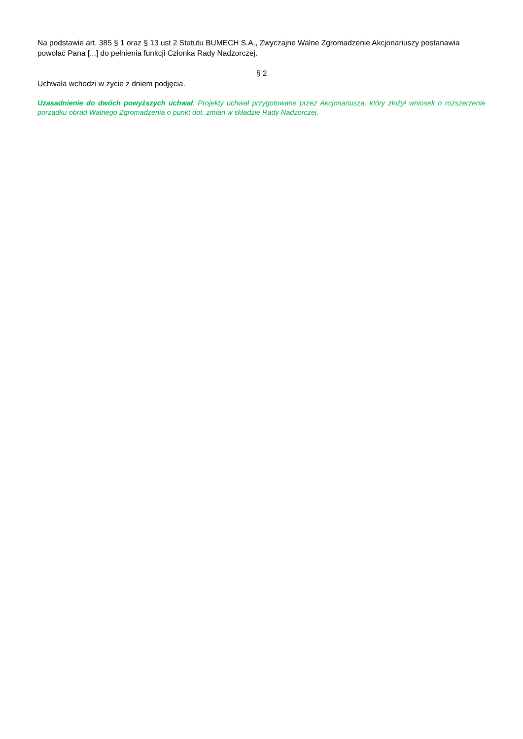Na podstawie art. 385 § 1 oraz § 13 ust 2 Statutu BUMECH S.A., Zwyczajne Walne Zgromadzenie Akcjonariuszy postanawia powołać Pana [...] do pełnienia funkcji Członka Rady Nadzorczej.
§ 2
Uchwała wchodzi w życie z dniem podjęcia.
Uzasadnienie do dwóch powyższych uchwał: Projekty uchwał przygotowane przez Akcjonariusza, który złożył wniosek o rozszerzenie porządku obrad Walnego Zgromadzenia o punkt dot. zmian w składzie Rady Nadzorczej.